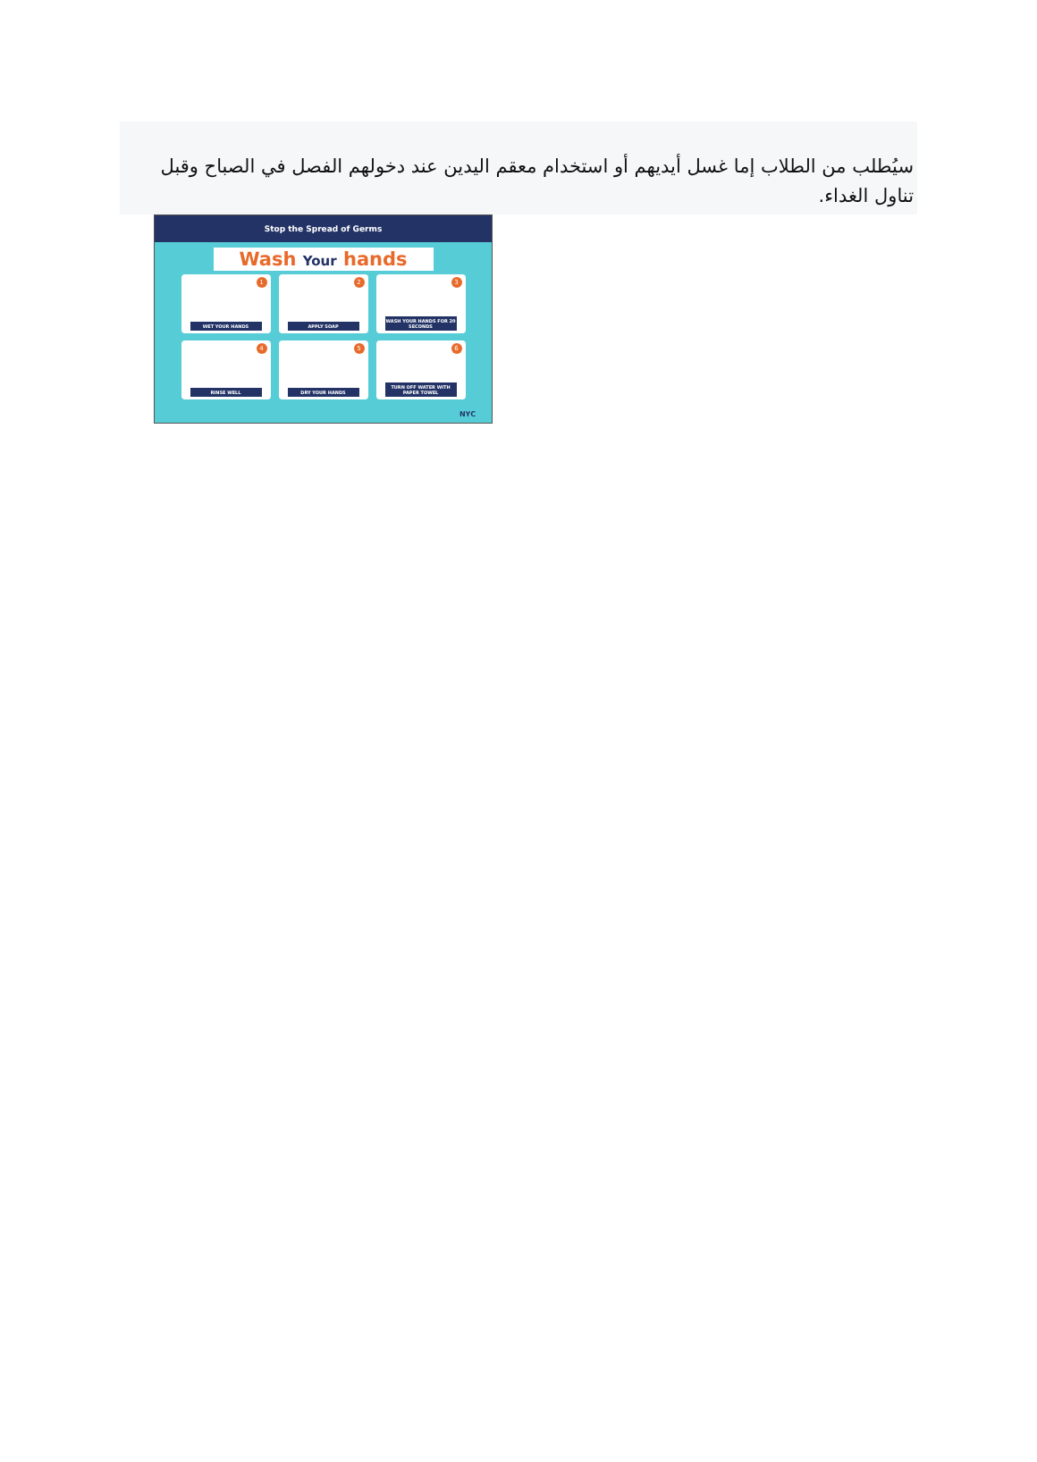سيُطلب من الطلاب إما غسل أيديهم أو استخدام معقم اليدين عند دخولهم الفصل في الصباح وقبل تناول الغداء.
Stop the Spread of Germs
Wash Your hands
1
WET YOUR HANDS
2
APPLY SOAP
3
WASH YOUR HANDS FOR 20 SECONDS
4
RINSE WELL
5
DRY YOUR HANDS
6
TURN OFF WATER WITH PAPER TOWEL
NYC